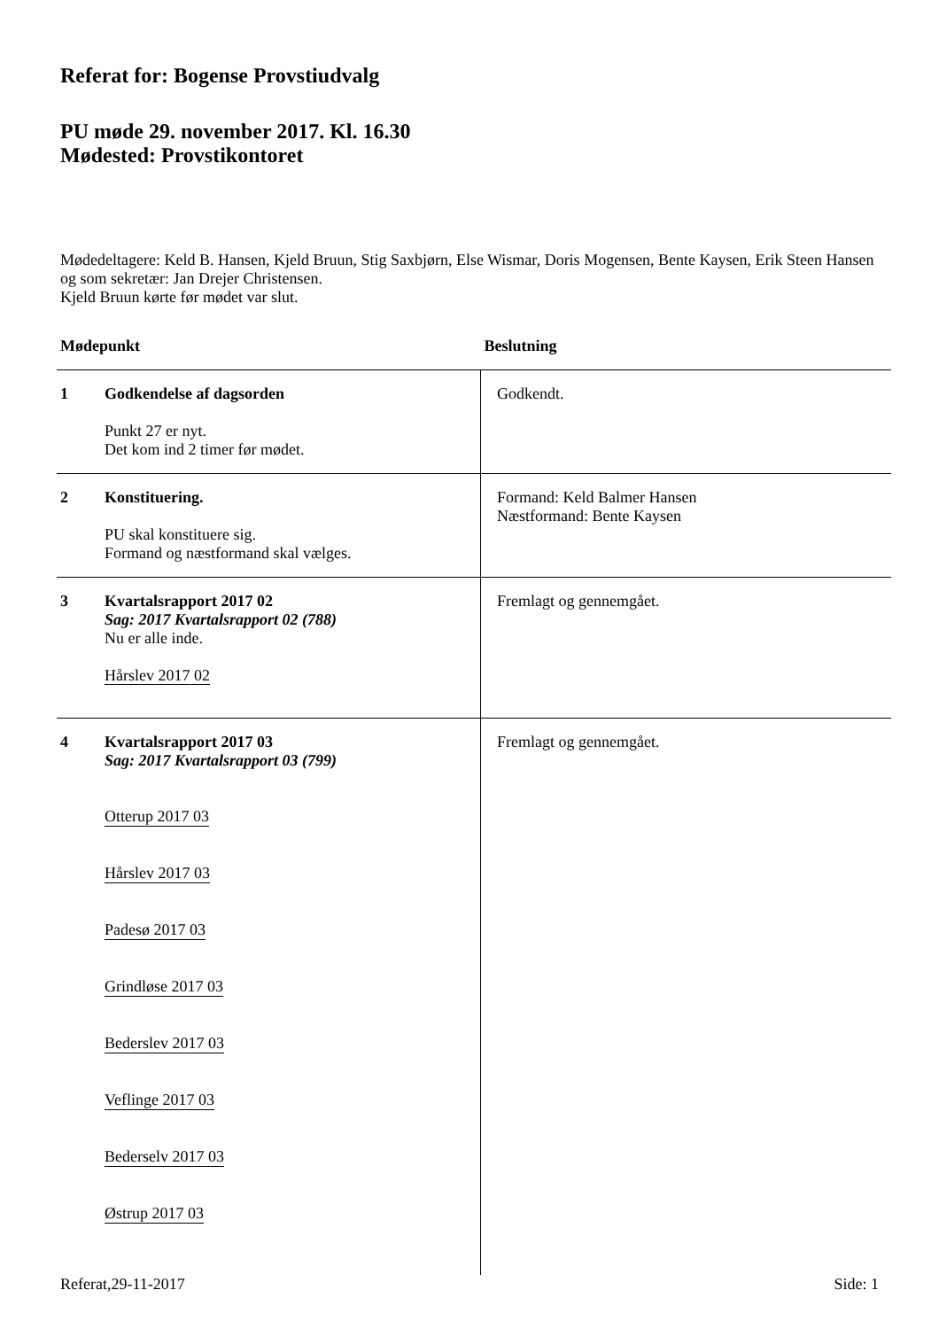Referat for: Bogense Provstiudvalg
PU møde 29. november 2017. Kl. 16.30
Mødested: Provstikontoret
Mødedeltagere: Keld B. Hansen, Kjeld Bruun, Stig Saxbjørn, Else Wismar, Doris Mogensen, Bente Kaysen, Erik Steen Hansen og som sekretær: Jan Drejer Christensen.
Kjeld Bruun kørte før mødet var slut.
| Mødepunkt | | Beslutning |
| --- | --- | --- |
| 1 | Godkendelse af dagsorden Punkt 27 er nyt. Det kom ind 2 timer før mødet. | Godkendt. |
| 2 | Konstituering. PU skal konstituere sig. Formand og næstformand skal vælges. | Formand: Keld Balmer Hansen Næstformand: Bente Kaysen |
| 3 | Kvartalsrapport 2017 02 Sag: 2017 Kvartalsrapport 02 (788) Nu er alle inde. Hårslev 2017 02 | Fremlagt og gennemgået. |
| 4 | Kvartalsrapport 2017 03 Sag: 2017 Kvartalsrapport 03 (799) Otterup 2017 03 Hårslev 2017 03 Padesø 2017 03 Grindløse 2017 03 Bederslev 2017 03 Veflinge 2017 03 Bederselv 2017 03 Østrup 2017 03 | Fremlagt og gennemgået. |
Referat,29-11-2017 Side: 1